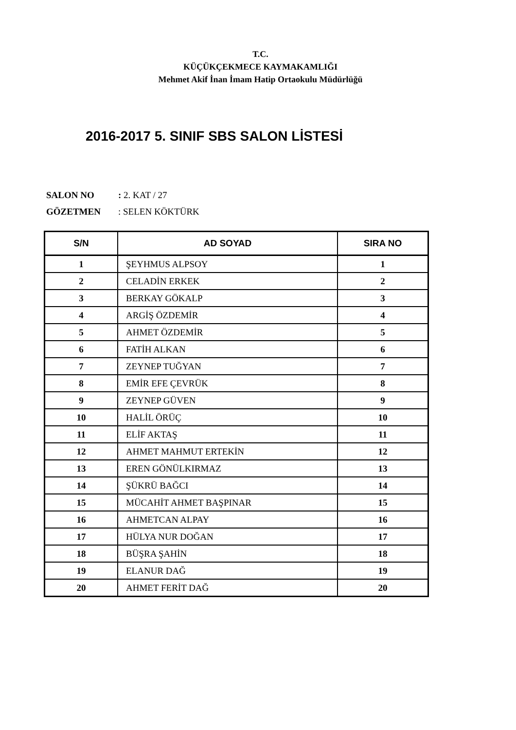T.C.
KÜÇÜKÇEKMECE KAYMAKAMLIĞI
Mehmet Akif İnan İmam Hatip Ortaokulu Müdürlüğü
2016-2017 5. SINIF SBS SALON LİSTESİ
SALON NO: 2. KAT / 27
GÖZETMEN: SELEN KÖKTÜRK
| S/N | AD SOYAD | SIRA NO |
| --- | --- | --- |
| 1 | ŞEYHMUS ALPSOY | 1 |
| 2 | CELADİN ERKEK | 2 |
| 3 | BERKAY GÖKALP | 3 |
| 4 | ARGİŞ ÖZDEMİR | 4 |
| 5 | AHMET ÖZDEMİR | 5 |
| 6 | FATİH ALKAN | 6 |
| 7 | ZEYNEP TUĞYAN | 7 |
| 8 | EMİR EFE ÇEVRÜK | 8 |
| 9 | ZEYNEP GÜVEN | 9 |
| 10 | HALİL ÖRÜÇ | 10 |
| 11 | ELİF AKTAŞ | 11 |
| 12 | AHMET MAHMUT ERTEKİN | 12 |
| 13 | EREN GÖNÜLKIRMAZ | 13 |
| 14 | ŞÜKRÜ BAĞCI | 14 |
| 15 | MÜCAHİT AHMET BAŞPINAR | 15 |
| 16 | AHMETCAN ALPAY | 16 |
| 17 | HÜLYA NUR DOĞAN | 17 |
| 18 | BÜŞRA ŞAHİN | 18 |
| 19 | ELANUR DAĞ | 19 |
| 20 | AHMET FERİT DAĞ | 20 |